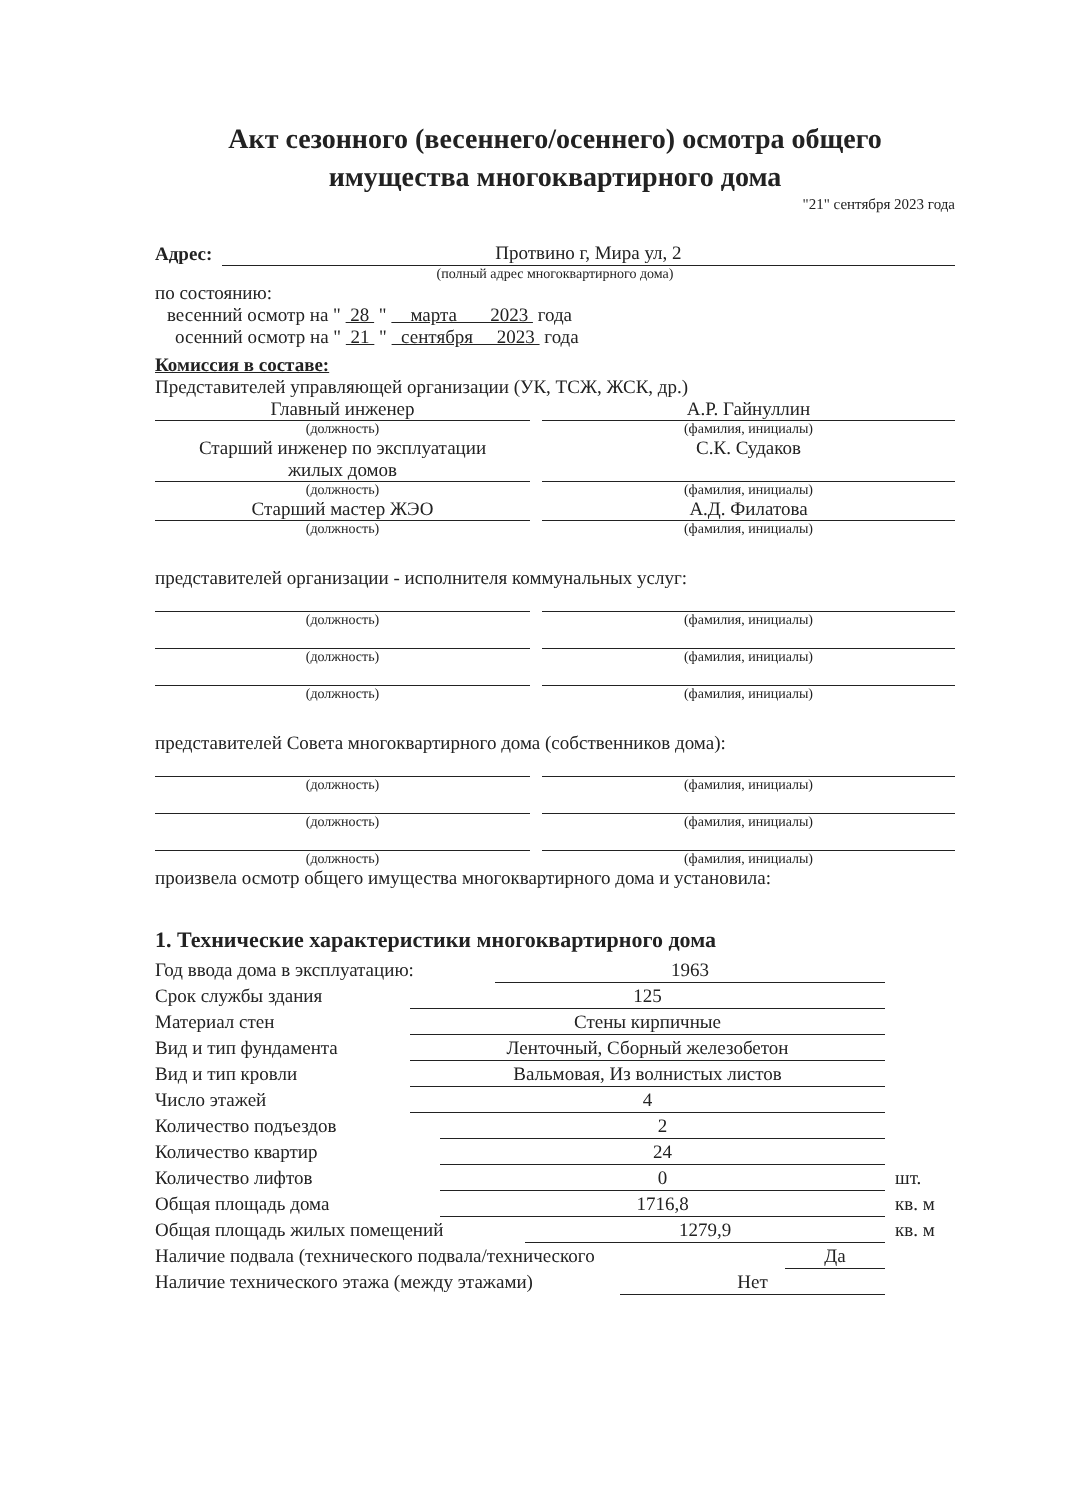Акт сезонного (весеннего/осеннего) осмотра общего
имущества многоквартирного дома
"21" сентября 2023 года
Адрес:
Протвино г, Мира ул, 2
(полный адрес многоквартирного дома)
по состоянию:
весенний осмотр на " 28 " марта 2023 года
осенний осмотр на " 21 " сентября 2023 года
Комиссия в составе:
Представителей управляющей организации (УК, ТСЖ, ЖСК, др.)
Главный инженер
(должность)
А.Р. Гайнуллин
(фамилия, инициалы)
Старший инженер по эксплуатации
жилых домов
(должность)
С.К. Судаков
(фамилия, инициалы)
Старший мастер ЖЭО
(должность)
А.Д. Филатова
(фамилия, инициалы)
представителей организации - исполнителя коммунальных услуг:
(должность) (фамилия, инициалы)
(должность) (фамилия, инициалы)
(должность) (фамилия, инициалы)
представителей Совета многоквартирного дома (собственников дома):
(должность) (фамилия, инициалы)
(должность) (фамилия, инициалы)
(должность) (фамилия, инициалы)
произвела осмотр общего имущества многоквартирного дома и установила:
1. Технические характеристики многоквартирного дома
Год ввода дома в эксплуатацию: 1963
Срок службы здания 125
Материал стен Стены кирпичные
Вид и тип фундамента Ленточный, Сборный железобетон
Вид и тип кровли Вальмовая, Из волнистых листов
Число этажей 4
Количество подъездов 2
Количество квартир 24
Количество лифтов 0 шт.
Общая площадь дома 1716,8 кв. м
Общая площадь жилых помещений 1279,9 кв. м
Наличие подвала (технического подвала/технического Да
Наличие технического этажа (между этажами) Нет